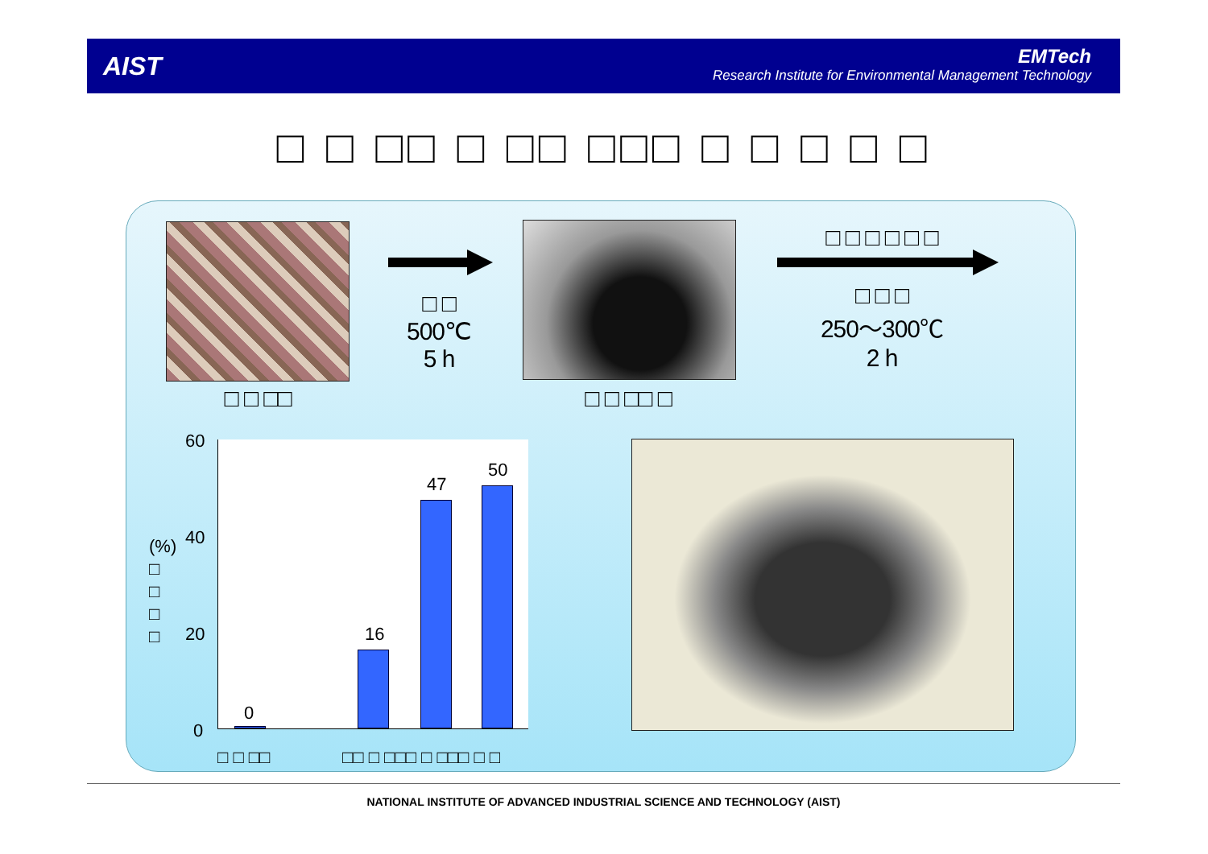AIST
EMTech
Research Institute for Environmental Management Technology
□ □ □□ □ □□ □□□ □ □ □ □ □
□ □ □□
□ □
500℃
5 h
□ □ □□ □
□ □ □ □ □ □
□ □ □
250～300℃
2 h
0
16
47
50
60
40
20
0
(%) □ □ □ □
□ □ □□ □□ □ □□□ □ □□□ □ □
NATIONAL INSTITUTE OF ADVANCED INDUSTRIAL SCIENCE AND TECHNOLOGY (AIST)